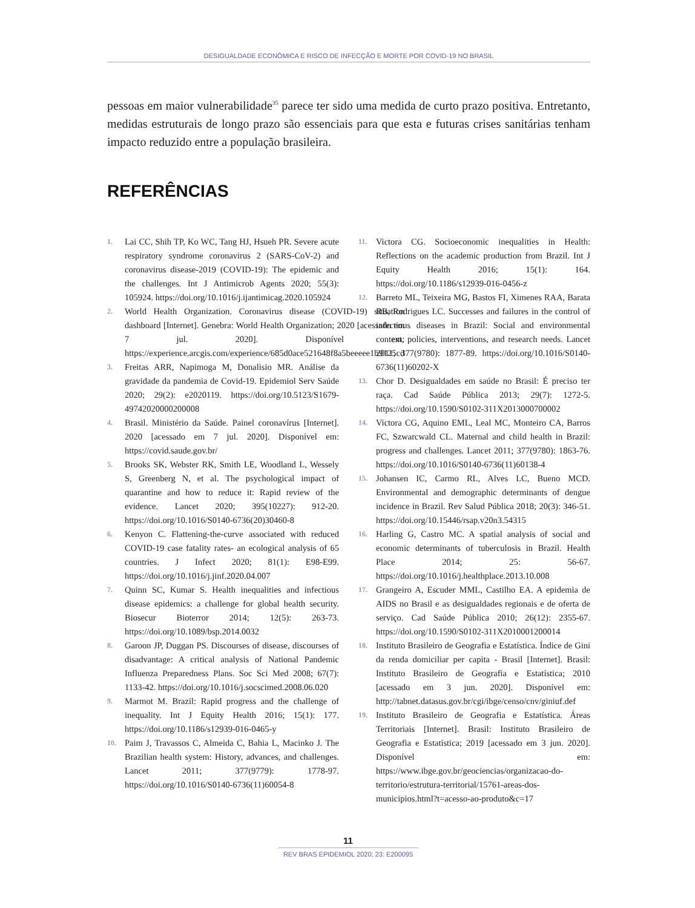DESIGUALDADE ECONÔMICA E RISCO DE INFECÇÃO E MORTE POR COVID-19 NO BRASIL
pessoas em maior vulnerabilidade<sup>35</sup> parece ter sido uma medida de curto prazo positiva. Entretanto, medidas estruturais de longo prazo são essenciais para que esta e futuras crises sanitárias tenham impacto reduzido entre a população brasileira.
REFERÊNCIAS
1. Lai CC, Shih TP, Ko WC, Tang HJ, Hsueh PR. Severe acute respiratory syndrome coronavirus 2 (SARS-CoV-2) and coronavirus disease-2019 (COVID-19): The epidemic and the challenges. Int J Antimicrob Agents 2020; 55(3): 105924. https://doi.org/10.1016/j.ijantimicag.2020.105924
2. World Health Organization. Coronavirus disease (COVID-19) situation dashboard [Internet]. Genebra: World Health Organization; 2020 [acessado em 7 jul. 2020]. Disponível em: https://experience.arcgis.com/experience/685d0ace521648f8a5beeeee1b9125cd
3. Freitas ARR, Napimoga M, Donalisio MR. Análise da gravidade da pandemia de Covid-19. Epidemiol Serv Saúde 2020; 29(2): e2020119. https://doi.org/10.5123/S1679-49742020000200008
4. Brasil. Ministério da Saúde. Painel coronavírus [Internet]. 2020 [acessado em 7 jul. 2020]. Disponível em: https://covid.saude.gov.br/
5. Brooks SK, Webster RK, Smith LE, Woodland L, Wessely S, Greenberg N, et al. The psychological impact of quarantine and how to reduce it: Rapid review of the evidence. Lancet 2020; 395(10227): 912-20. https://doi.org/10.1016/S0140-6736(20)30460-8
6. Kenyon C. Flattening-the-curve associated with reduced COVID-19 case fatality rates- an ecological analysis of 65 countries. J Infect 2020; 81(1): E98-E99. https://doi.org/10.1016/j.jinf.2020.04.007
7. Quinn SC, Kumar S. Health inequalities and infectious disease epidemics: a challenge for global health security. Biosecur Bioterror 2014; 12(5): 263-73. https://doi.org/10.1089/bsp.2014.0032
8. Garoon JP, Duggan PS. Discourses of disease, discourses of disadvantage: A critical analysis of National Pandemic Influenza Preparedness Plans. Soc Sci Med 2008; 67(7): 1133-42. https://doi.org/10.1016/j.socscimed.2008.06.020
9. Marmot M. Brazil: Rapid progress and the challenge of inequality. Int J Equity Health 2016; 15(1): 177. https://doi.org/10.1186/s12939-016-0465-y
10. Paim J, Travassos C, Almeida C, Bahia L, Macinko J. The Brazilian health system: History, advances, and challenges. Lancet 2011; 377(9779): 1778-97. https://doi.org/10.1016/S0140-6736(11)60054-8
11. Victora CG. Socioeconomic inequalities in Health: Reflections on the academic production from Brazil. Int J Equity Health 2016; 15(1): 164. https://doi.org/10.1186/s12939-016-0456-z
12. Barreto ML, Teixeira MG, Bastos FI, Ximenes RAA, Barata RB, Rodrigues LC. Successes and failures in the control of infectious diseases in Brazil: Social and environmental context, policies, interventions, and research needs. Lancet 2011; 377(9780): 1877-89. https://doi.org/10.1016/S0140-6736(11)60202-X
13. Chor D. Desigualdades em saúde no Brasil: É preciso ter raça. Cad Saúde Pública 2013; 29(7): 1272-5. https://doi.org/10.1590/S0102-311X2013000700002
14. Victora CG, Aquino EML, Leal MC, Monteiro CA, Barros FC, Szwarcwald CL. Maternal and child health in Brazil: progress and challenges. Lancet 2011; 377(9780): 1863-76. https://doi.org/10.1016/S0140-6736(11)60138-4
15. Johansen IC, Carmo RL, Alves LC, Bueno MCD. Environmental and demographic determinants of dengue incidence in Brazil. Rev Salud Pública 2018; 20(3): 346-51. https://doi.org/10.15446/rsap.v20n3.54315
16. Harling G, Castro MC. A spatial analysis of social and economic determinants of tuberculosis in Brazil. Health Place 2014; 25: 56-67. https://doi.org/10.1016/j.healthplace.2013.10.008
17. Grangeiro A, Escuder MML, Castilho EA. A epidemia de AIDS no Brasil e as desigualdades regionais e de oferta de serviço. Cad Saúde Pública 2010; 26(12): 2355-67. https://doi.org/10.1590/S0102-311X2010001200014
18. Instituto Brasileiro de Geografia e Estatística. Índice de Gini da renda domiciliar per capita - Brasil [Internet]. Brasil: Instituto Brasileiro de Geografia e Estatística; 2010 [acessado em 3 jun. 2020]. Disponível em: http://tabnet.datasus.gov.br/cgi/ibge/censo/cnv/giniuf.def
19. Instituto Brasileiro de Geografia e Estatística. Áreas Territoriais [Internet]. Brasil: Instituto Brasileiro de Geografia e Estatística; 2019 [acessado em 3 jun. 2020]. Disponível em: https://www.ibge.gov.br/geociencias/organizacao-do-territorio/estrutura-territorial/15761-areas-dos-municipios.html?t=acesso-ao-produto&c=17
11
REV BRAS EPIDEMIOL 2020; 23: E200095